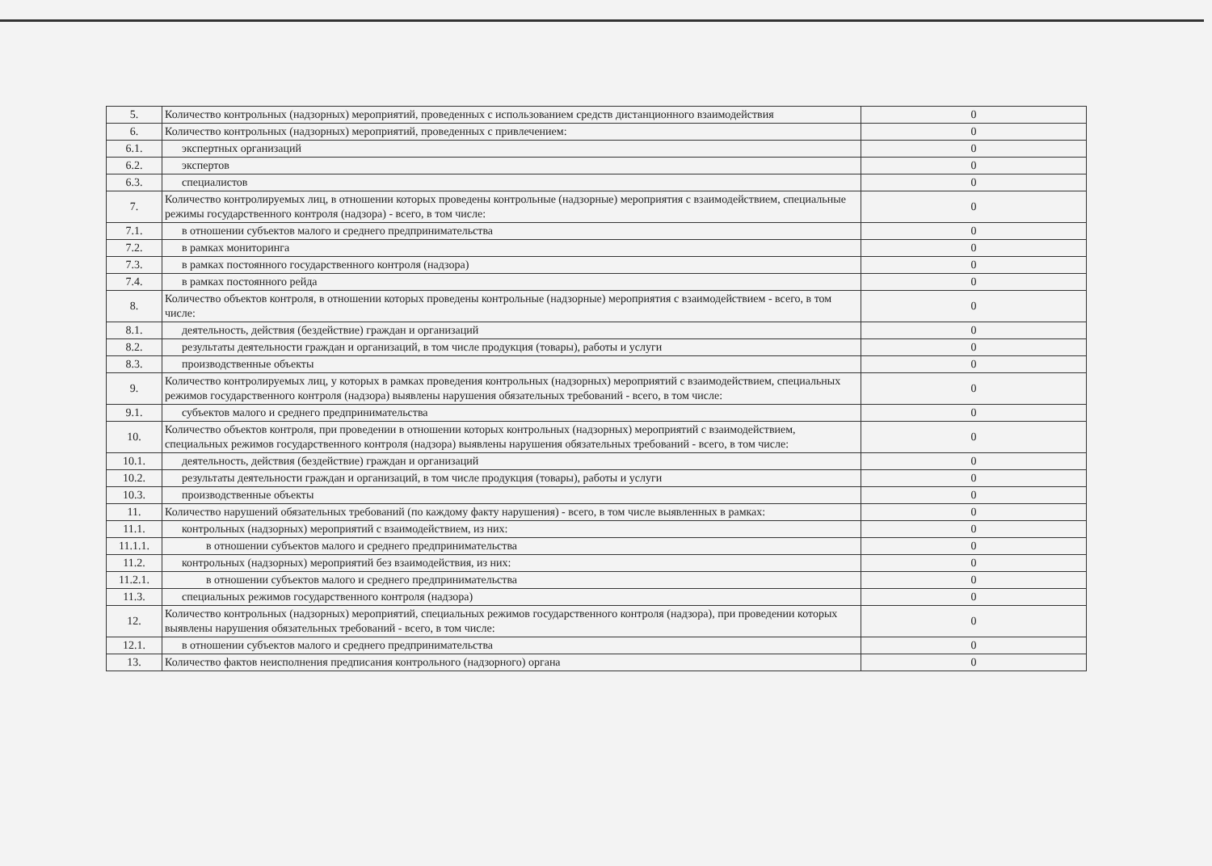| 5. | Количество контрольных (надзорных) мероприятий, проведенных с использованием средств дистанционного взаимодействия | 0 |
| 6. | Количество контрольных (надзорных) мероприятий, проведенных с привлечением: | 0 |
| 6.1. | экспертных организаций | 0 |
| 6.2. | экспертов | 0 |
| 6.3. | специалистов | 0 |
| 7. | Количество контролируемых лиц, в отношении которых проведены контрольные (надзорные) мероприятия с взаимодействием, специальные режимы государственного контроля (надзора) - всего, в том числе: | 0 |
| 7.1. | в отношении субъектов малого и среднего предпринимательства | 0 |
| 7.2. | в рамках мониторинга | 0 |
| 7.3. | в рамках постоянного государственного контроля (надзора) | 0 |
| 7.4. | в рамках постоянного рейда | 0 |
| 8. | Количество объектов контроля, в отношении которых проведены контрольные (надзорные) мероприятия с взаимодействием - всего, в том числе: | 0 |
| 8.1. | деятельность, действия (бездействие) граждан и организаций | 0 |
| 8.2. | результаты деятельности граждан и организаций, в том числе продукция (товары), работы и услуги | 0 |
| 8.3. | производственные объекты | 0 |
| 9. | Количество контролируемых лиц, у которых в рамках проведения контрольных (надзорных) мероприятий с взаимодействием, специальных режимов государственного контроля (надзора) выявлены нарушения обязательных требований - всего, в том числе: | 0 |
| 9.1. | субъектов малого и среднего предпринимательства | 0 |
| 10. | Количество объектов контроля, при проведении в отношении которых контрольных (надзорных) мероприятий с взаимодействием, специальных режимов государственного контроля (надзора) выявлены нарушения обязательных требований - всего, в том числе: | 0 |
| 10.1. | деятельность, действия (бездействие) граждан и организаций | 0 |
| 10.2. | результаты деятельности граждан и организаций, в том числе продукция (товары), работы и услуги | 0 |
| 10.3. | производственные объекты | 0 |
| 11. | Количество нарушений обязательных требований (по каждому факту нарушения) - всего, в том числе выявленных в рамках: | 0 |
| 11.1. | контрольных (надзорных) мероприятий с взаимодействием, из них: | 0 |
| 11.1.1. | в отношении субъектов малого и среднего предпринимательства | 0 |
| 11.2. | контрольных (надзорных) мероприятий без взаимодействия, из них: | 0 |
| 11.2.1. | в отношении субъектов малого и среднего предпринимательства | 0 |
| 11.3. | специальных режимов государственного контроля (надзора) | 0 |
| 12. | Количество контрольных (надзорных) мероприятий, специальных режимов государственного контроля (надзора), при проведении которых выявлены нарушения обязательных требований - всего, в том числе: | 0 |
| 12.1. | в отношении субъектов малого и среднего предпринимательства | 0 |
| 13. | Количество фактов неисполнения предписания контрольного (надзорного) органа | 0 |